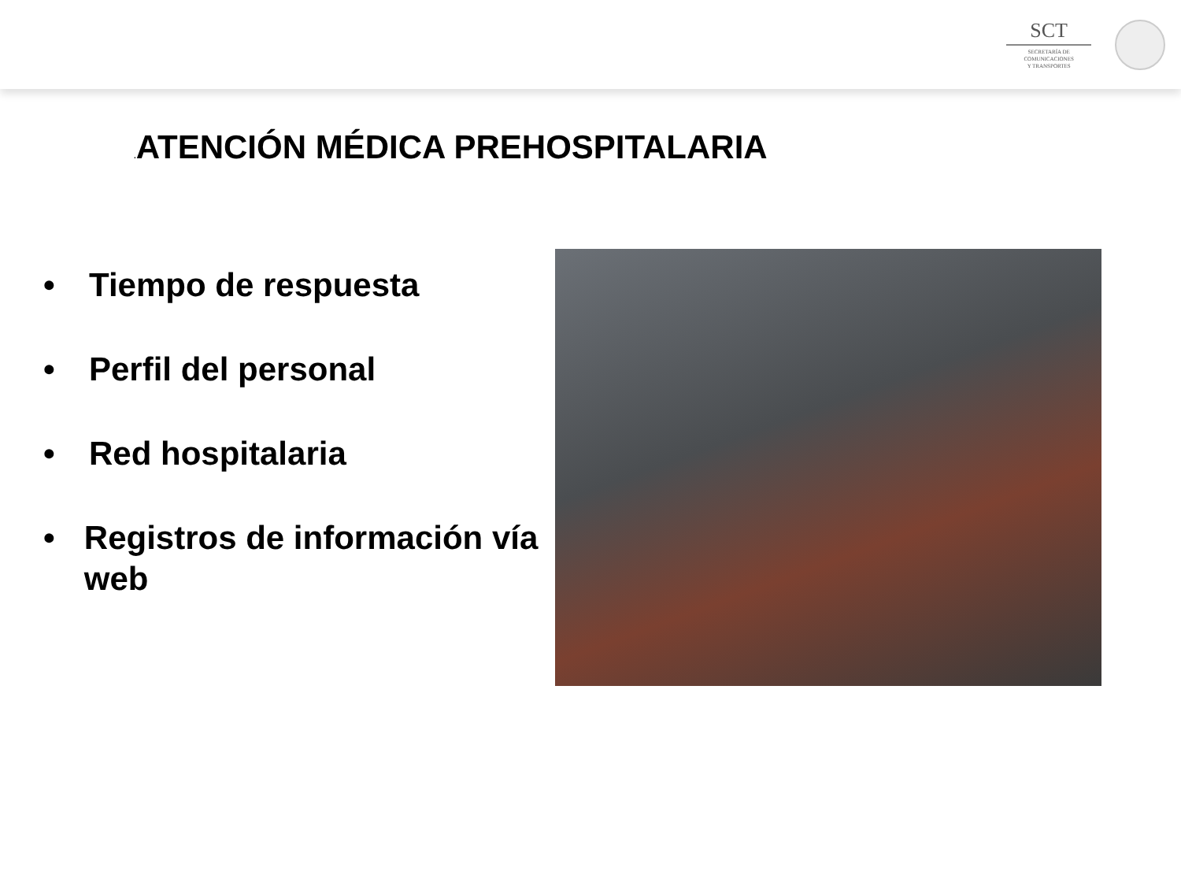SCT
SECRETARÍA DE
COMUNICACIONES
Y TRANSPORTES
. ATENCIÓN MÉDICA PREHOSPITALARIA
• Tiempo de respuesta
• Perfil del personal
• Red hospitalaria
• Registros de información vía web